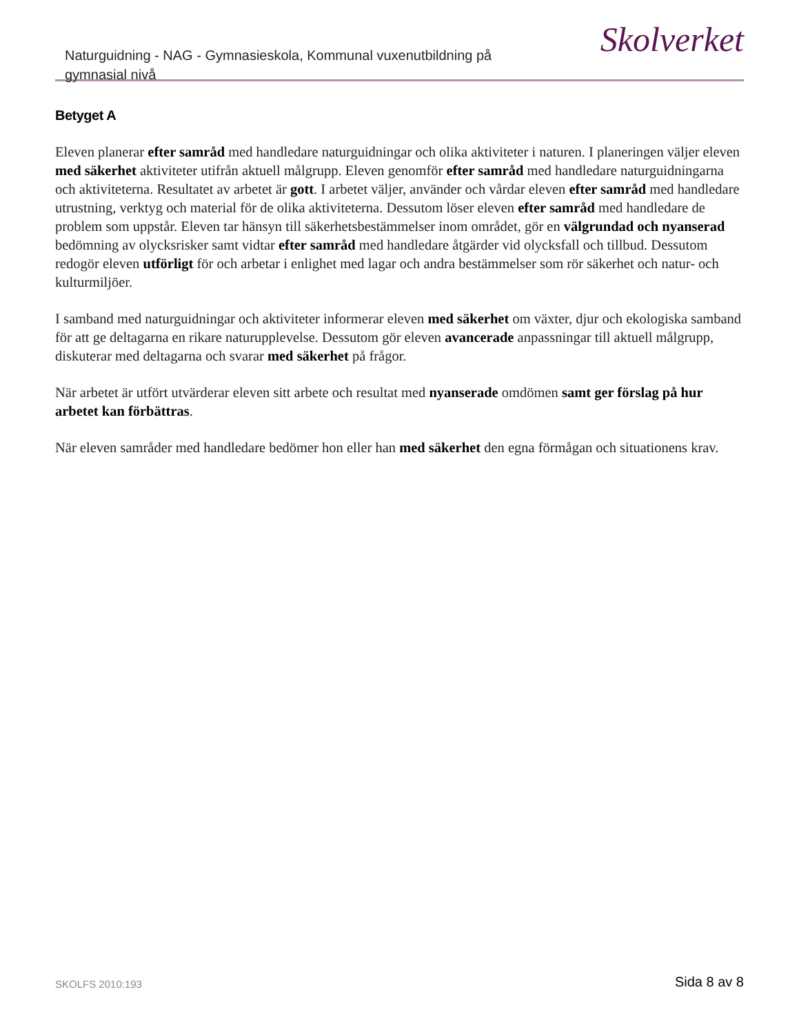Naturguidning - NAG - Gymnasieskola, Kommunal vuxenutbildning på gymnasial nivå
Skolverket
Betyget A
Eleven planerar efter samråd med handledare naturguidningar och olika aktiviteter i naturen. I planeringen väljer eleven med säkerhet aktiviteter utifrån aktuell målgrupp. Eleven genomför efter samråd med handledare naturguidningarna och aktiviteterna. Resultatet av arbetet är gott. I arbetet väljer, använder och vårdar eleven efter samråd med handledare utrustning, verktyg och material för de olika aktiviteterna. Dessutom löser eleven efter samråd med handledare de problem som uppstår. Eleven tar hänsyn till säkerhetsbestämmelser inom området, gör en välgrundad och nyanserad bedömning av olycksrisker samt vidtar efter samråd med handledare åtgärder vid olycksfall och tillbud. Dessutom redogör eleven utförligt för och arbetar i enlighet med lagar och andra bestämmelser som rör säkerhet och natur- och kulturmiljöer.
I samband med naturguidningar och aktiviteter informerar eleven med säkerhet om växter, djur och ekologiska samband för att ge deltagarna en rikare naturupplevelse. Dessutom gör eleven avancerade anpassningar till aktuell målgrupp, diskuterar med deltagarna och svarar med säkerhet på frågor.
När arbetet är utfört utvärderar eleven sitt arbete och resultat med nyanserade omdömen samt ger förslag på hur arbetet kan förbättras.
När eleven samråder med handledare bedömer hon eller han med säkerhet den egna förmågan och situationens krav.
SKOLFS 2010:193
Sida 8 av 8